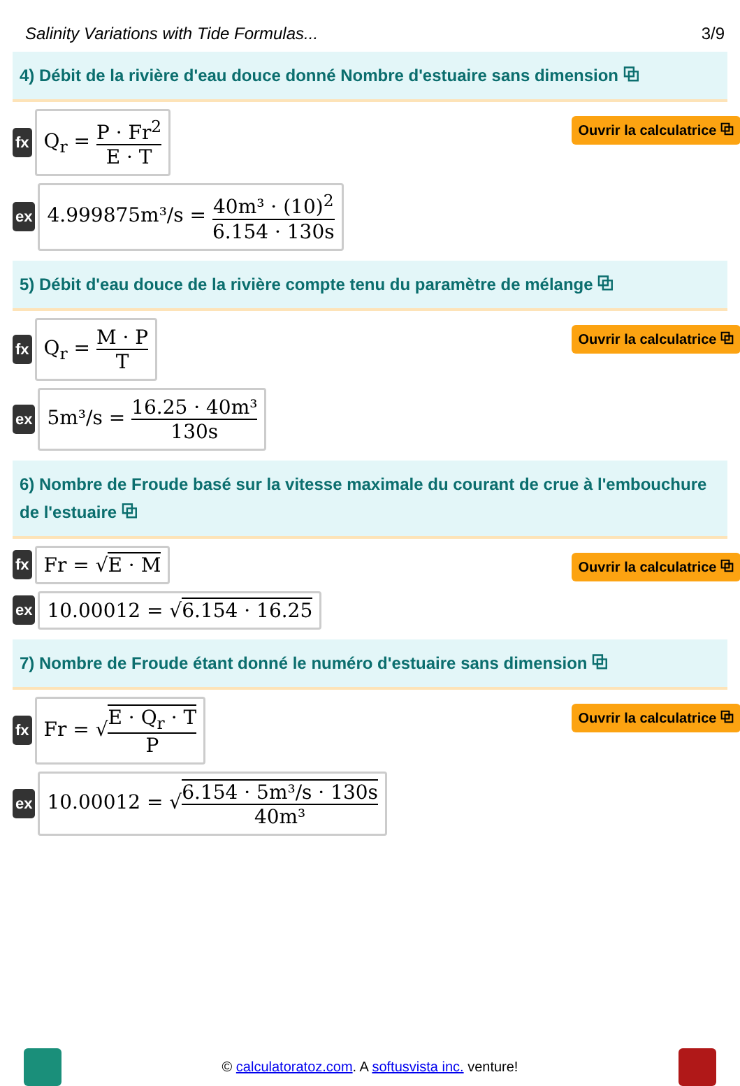Salinity Variations with Tide Formulas... 3/9
4) Débit de la rivière d'eau douce donné Nombre d'estuaire sans dimension ⧉
Ouvrir la calculatrice ⧉
fx
Q<sub>r</sub> = P · Fr<sup>2</sup> E · T
ex
4.999875m³/s = 40m³ · (10)<sup>2</sup> 6.154 · 130s
5) Débit d'eau douce de la rivière compte tenu du paramètre de mélange ⧉
Ouvrir la calculatrice ⧉
fx
Q<sub>r</sub> = M · P T
ex
5m³/s = 16.25 · 40m³ 130s
6) Nombre de Froude basé sur la vitesse maximale du courant de crue à l'embouchure de l'estuaire ⧉
Ouvrir la calculatrice ⧉
fx
Fr = √E · M
ex
10.00012 = √6.154 · 16.25
7) Nombre de Froude étant donné le numéro d'estuaire sans dimension ⧉
Ouvrir la calculatrice ⧉
fx
Fr = √E · Q<sub>r</sub> · T P
ex
10.00012 = √6.154 · 5m³/s · 130s 40m³
© calculatoratoz.com. A softusvista inc. venture!